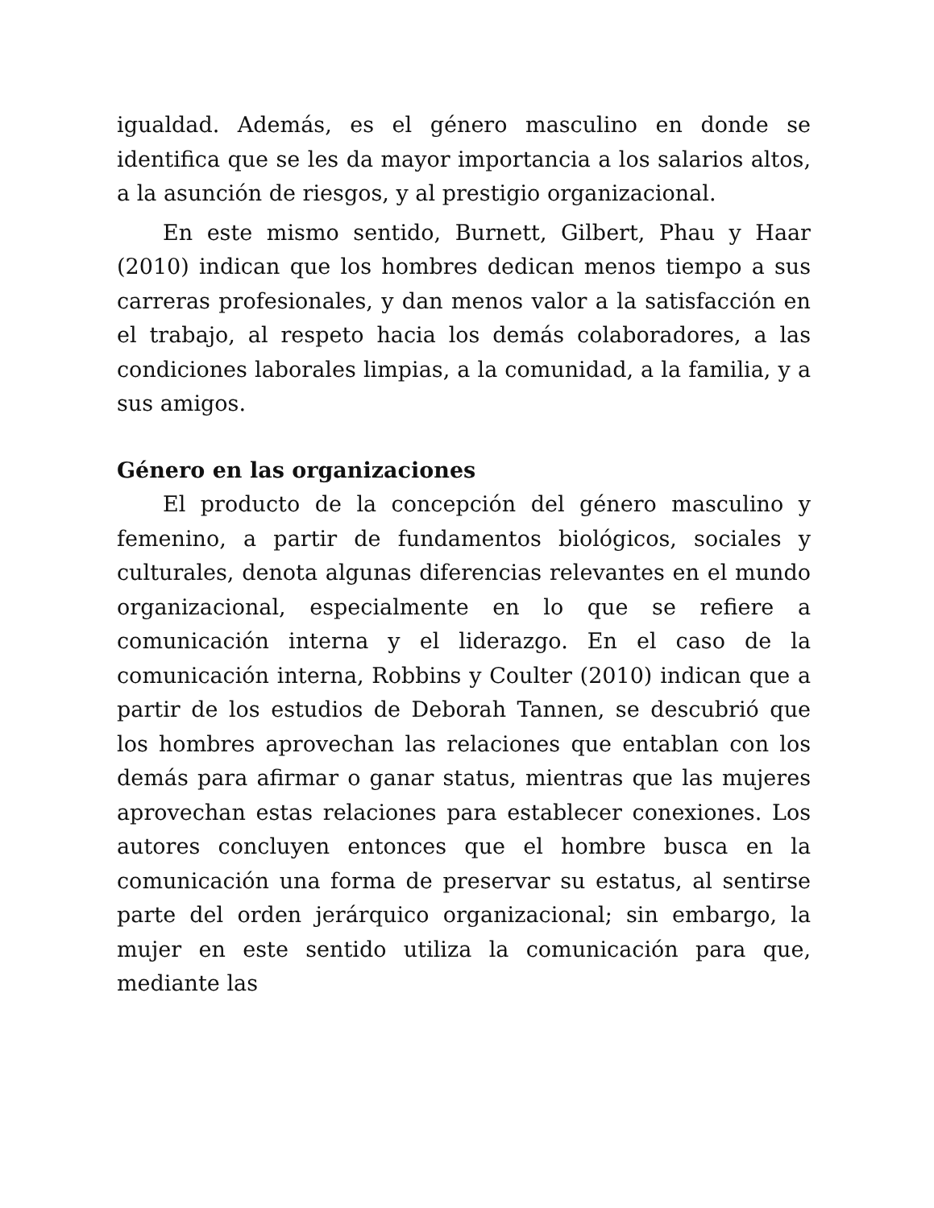igualdad. Además, es el género masculino en donde se identifica que se les da mayor importancia a los salarios altos, a la asunción de riesgos, y al prestigio organizacional.
En este mismo sentido, Burnett, Gilbert, Phau y Haar (2010) indican que los hombres dedican menos tiempo a sus carreras profesionales, y dan menos valor a la satisfacción en el trabajo, al respeto hacia los demás colaboradores, a las condiciones laborales limpias, a la comunidad, a la familia, y a sus amigos.
Género en las organizaciones
El producto de la concepción del género masculino y femenino, a partir de fundamentos biológicos, sociales y culturales, denota algunas diferencias relevantes en el mundo organizacional, especialmente en lo que se refiere a comunicación interna y el liderazgo. En el caso de la comunicación interna, Robbins y Coulter (2010) indican que a partir de los estudios de Deborah Tannen, se descubrió que los hombres aprovechan las relaciones que entablan con los demás para afirmar o ganar status, mientras que las mujeres aprovechan estas relaciones para establecer conexiones. Los autores concluyen entonces que el hombre busca en la comunicación una forma de preservar su estatus, al sentirse parte del orden jerárquico organizacional; sin embargo, la mujer en este sentido utiliza la comunicación para que, mediante las